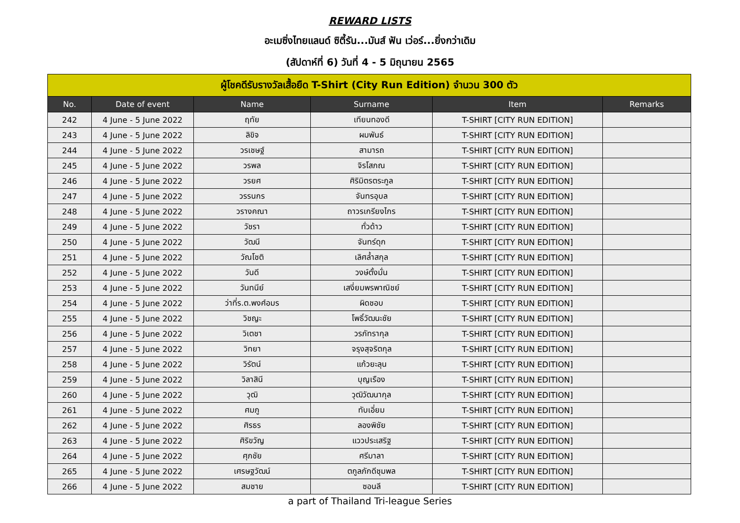REWARD LISTS
อะเมซิ่งไทยแลนด์ ซิตี้รัน...มันส์ ฟัน เว่อร์...ยิ่งกว่าเดิม
(สัปดาห์ที่ 6) วันที่ 4 - 5 มิถุนายน 2565
| ผู้โชคดีรับรางวัลเสื้อยืด T-Shirt (City Run Edition) จำนวน 300 ตัว | | | | | |
| --- | --- | --- | --- | --- | --- |
| No. | Date of event | Name | Surname | Item | Remarks |
| 242 | 4 June - 5 June 2022 | ฤทัย | เทียนทองดี | T-SHIRT [CITY RUN EDITION] | |
| 243 | 4 June - 5 June 2022 | ลิขิจ | ผมพันธ์ | T-SHIRT [CITY RUN EDITION] | |
| 244 | 4 June - 5 June 2022 | วรเชษฐ์ | สามารถ | T-SHIRT [CITY RUN EDITION] | |
| 245 | 4 June - 5 June 2022 | วรพล | จิรโสภณ | T-SHIRT [CITY RUN EDITION] | |
| 246 | 4 June - 5 June 2022 | วรยศ | ศิริมิตรตระกูล | T-SHIRT [CITY RUN EDITION] | |
| 247 | 4 June - 5 June 2022 | วรรนกร | จันทรอุบล | T-SHIRT [CITY RUN EDITION] | |
| 248 | 4 June - 5 June 2022 | วรางคณา | ถาวรเกรียงไกร | T-SHIRT [CITY RUN EDITION] | |
| 249 | 4 June - 5 June 2022 | วัชรา | ทั่วด้าว | T-SHIRT [CITY RUN EDITION] | |
| 250 | 4 June - 5 June 2022 | วัฒนี | จันทร์ดุก | T-SHIRT [CITY RUN EDITION] | |
| 251 | 4 June - 5 June 2022 | วัณโชติ | เลิศล้ำสกุล | T-SHIRT [CITY RUN EDITION] | |
| 252 | 4 June - 5 June 2022 | วันดี | วงษ์ตั้งมั่น | T-SHIRT [CITY RUN EDITION] | |
| 253 | 4 June - 5 June 2022 | วันทนีย์ | เสงี่ยมพรพาณิชย์ | T-SHIRT [CITY RUN EDITION] | |
| 254 | 4 June - 5 June 2022 | ว่าที่ร.ต.พงศ์อมร | ผิดชอบ | T-SHIRT [CITY RUN EDITION] | |
| 255 | 4 June - 5 June 2022 | วิชญะ | โพธิ์วัฒนะชัย | T-SHIRT [CITY RUN EDITION] | |
| 256 | 4 June - 5 June 2022 | วิเตชา | วรภัทรากุล | T-SHIRT [CITY RUN EDITION] | |
| 257 | 4 June - 5 June 2022 | วิทยา | จรุงสุจริตกุล | T-SHIRT [CITY RUN EDITION] | |
| 258 | 4 June - 5 June 2022 | วิรัตน์ | แก้วยะลุน | T-SHIRT [CITY RUN EDITION] | |
| 259 | 4 June - 5 June 2022 | วิลาสินี | บุญเรือง | T-SHIRT [CITY RUN EDITION] | |
| 260 | 4 June - 5 June 2022 | วุฒิ | วุฒิวัฒนากุล | T-SHIRT [CITY RUN EDITION] | |
| 261 | 4 June - 5 June 2022 | ศมภู | ทับเอี่ยม | T-SHIRT [CITY RUN EDITION] | |
| 262 | 4 June - 5 June 2022 | ศิรธร | ลองพิชัย | T-SHIRT [CITY RUN EDITION] | |
| 263 | 4 June - 5 June 2022 | ศิริขวัญ | แววประเสริฐ | T-SHIRT [CITY RUN EDITION] | |
| 264 | 4 June - 5 June 2022 | ศุภชัย | ศรีมาลา | T-SHIRT [CITY RUN EDITION] | |
| 265 | 4 June - 5 June 2022 | เศรษฐวัฒน์ | ตกูลภักดีชุมพล | T-SHIRT [CITY RUN EDITION] | |
| 266 | 4 June - 5 June 2022 | สมชาย | ซอนลี | T-SHIRT [CITY RUN EDITION] | |
a part of Thailand Tri-league Series